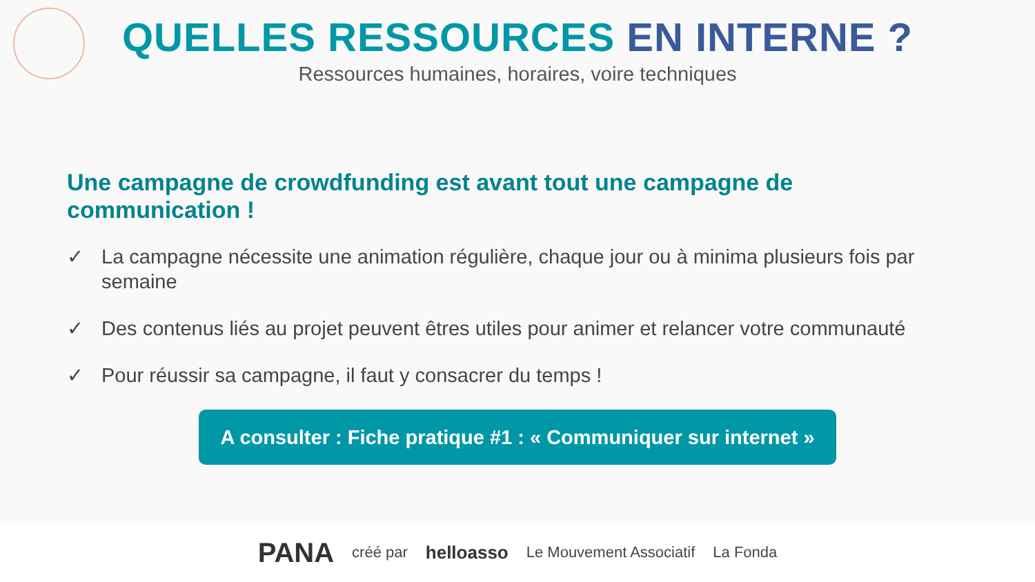QUELLES RESSOURCES EN INTERNE ?
Ressources humaines, horaires, voire techniques
Une campagne de crowdfunding est avant tout une campagne de communication !
✓ La campagne nécessite une animation régulière, chaque jour ou à minima plusieurs fois par semaine
✓ Des contenus liés au projet peuvent êtres utiles pour animer et relancer votre communauté
✓ Pour réussir sa campagne, il faut y consacrer du temps !
A consulter : Fiche pratique #1 : « Communiquer sur internet »
PANA créé par helloasso Le Mouvement Associatif La Fonda